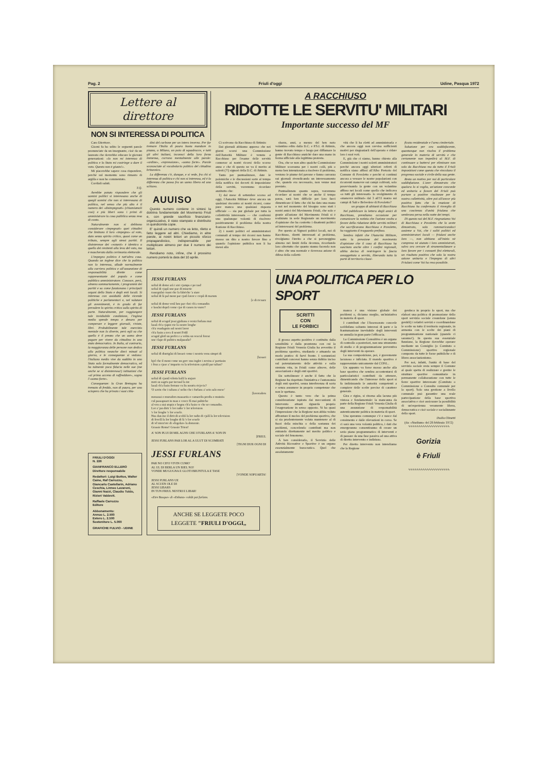Pag. 2 Friuli d'oggi Udine, Pasqua 1972
Lettere al direttore
NON SI INTERESSA DI POLITICA
A RACCHIUSO
RIDOTTE LE SERVITU' MILITARI
Importante successo del MF
Caro Direttore.
Giorni fa ho udito le seguenti parole pronunciate da un insegnante, cioè da un laureato che dovrebbe educare le giovani generazioni: «Io non mi interesso di politica e lo Stato mi costringe a dare il voto. Questo non è giusto!».
Mi piacerebbe sapere cosa rispondere, perchè sul momento sono rimasto di argilla e non ho commentato.
Cordiali saluti.
T.Q.
Avrebbe potuto rispondere che gli uomini politici si interessano anche di quegli uomini che non si interessano di politica, nel senso che più alto è il numero dei «disimpegnati» (chiamiamoli così) e più liberi sono i primi di amministrare la cosa pubblica senza resa di conto.
Naturalmente non si debbono considerare «impegnati» quei cittadini che limitano il loro «impegno» al voto, dato senza spirito critico, quasi come un tributo, sempre agli stessi partiti. Il disinteresse dei «votanti» è identico a quello dei renitenti alla leva del voto, ma è mascherato dalla cerimonia elettorale.
L'impegno politico è tutt'altra cosa. Quando un inglese dice che la politica non lo interessa, allude normalmente alla carriera politica e all'assunzione di responsabilità dirette come rappresentante del popolo e come pubblico amministratore. Conosce, però, almeno sommariamente, i programmi dei partiti e sa come funzionano i principali organi dello Stato e degli enti locali. Si interessa con assiduità delle vicende politiche e parlamentari e, nel valutare gli avvenimenti, è in grado di far prevalere lo spirito critico sullo spirito di parte. Naturalmente, per raggiungere tale invidiabile condizione, l'inglese medio spende tempo e denaro per comperare e leggere giornali, riviste, libri. Probabilmente tale esercizio mentale non lo diverte, però egli sa che quello è il prezzo che un uomo deve pagare per vivere da cittadino in uno stato democratico. In Italia, al contrario, la maggioranza delle persone non dedica alla politica neanche dieci minuti al giorno, e le conseguenze si vedono: l'italiano medio vive da suddito in uno Stato solo formalmente democratico, ed ha talmente poca fiducia nelle sue (me anche se si disinteressa!) istituzioni che «al primo acceno di raffreddore», sogna l'«uomo forte».
Conseguenze: la Gran Bretagna ha tremato di freddo, non di paura, per uno sciopero che ha privato i suoi citta-
dini del carbone per un intero inverno. Per far tremare l'Italia di paura basta mandare in piazza, a Milano, un paio di squadracce, e tutti gli altri italiani, inconsci della loro forza immensa, corrono mentalmente alle parole: «ordine», «repressione», «uomo forte». Parole sconosciute al vocabolario politico del cittadino britannico.
La differenza c'è, dunque, e si vede, fra chi si interessa di politica e chi non si interessa, ed è la differenza che passa fra un uomo libero ed uno schiavo.
AUUISO
Questo numero contiene in sintesi la dottrina fondamentale del Movimento Friuli e, con grande sacrificio finanziario-organizzativo, è stato stampato e distribuito in quindicimila copie.
E' quindi un numero che va letto, riletto e fatto leggere ad altri. Chiediamo, in altre parole, ai nostri lettori un piccolo sforzo propagandistico, indispensabile per moltiplicare almeno per due il numero dei lettori.
Rendiamo noto, infine, che il prossimo numero porterà la data del 10 aprile.
Ci scrivono da Racchiuso di Attimis:
Dai giornali abbiamo appreso che nei giorni scorsi una Commissione dell'Autorità Militare è venuta a Racchiuso per l'esame delle servitù connesse ai nostri ricorsi dello scorso anno e che di questo ne va il merito ai solerti (?!) signori della D.C. di Attimis.
Tanto per puntualizzare, date le polemiche e le discussioni sorte al tempo della notifica dei decreti di imposizione della servitù, vorremmo ricordare anzitutto che:
1) dal mese di settembre scorso ad oggi, l'Autorità Militare deve ancora un qualsiasi riscontro ai nostri ricorsi, come pure manca una qualsiasi risposta ufficiale — sia pur globale per tutta la collettività interessata — che confermi una qualunque volontà di risolvere positivamente il problema della nostra frazione di Racchiuso.
2) i nostri politici ed amministratori comunali al tempo dei ricorsi non hanno mosso un dito a nostro favore fino a quando l'opinione pubblica non li ha messi alla
sbarra, anzi, a mezzo del ben noto volantino edito dalla D.C. e P.S.I. di Attimis, hanno trovato tempo e luogo per diffamare la gente di Racchiuso anzichè dare una mano in forma ufficiale alla legittima protesta.
Ora, che se non altro qualche Commissione Militare scorrazza per i nostri colli, più o meno ben intenzionata a risolvere il problema, vestono le piume del pavone e fanno carrozza sui giornali rivendicando un interessamento che, quando era necessario, non venne mai prestato.
Puntualizzato quanto sopra, vorremmo ricordare ai nostri che se anche il tempo passa, sarà ben difficile per loro farci dimenticare il fatto che chi ha dato una mano a noi nel momento del bisogno sono stati i nostri amici del Movimento Friuli, che solo e grazie all'azione del Movimento Friuli si è realizzato in sede Regionale un movimento d'opinione che ha costretto i disattenti politici ad interessarsi del problema.
Per questo ai Signori politici locali, noi di Racchiuso, diretti interessati al problema, rivolgiamo l'invito a che si pavoneggino almeno nei limiti della decenza, ricordando loro oltretutto che quanto stanno facendo non è altro che una normale e doverosa azione di difesa della colletti-
vità che li ha eletti ad amministrarla e che ancora oggi non ravvisa sufficienti motivi per ringraziarli dell'operato e ridare loro i suoi voti.
E, già che ci siamo, hanno chiesto alla Commissione i nostri solerti amministratori perchè ancora oggi ulteriori referti di notifica siano affissi all'Albo Pretorio del Comune di Povoletto e perchè si continui ancora a vessare le nostre popolazioni con ricorrenti manovre sui campi coltivati, solo preavvisando la gente con un volantino affisso nei locali come quello che indicava «a tutti gli interessati» lo svolgimento di «manovre militari» dal 3 all'11 marzo sui campi di Salt e Belvedere di Povoletto?
un gruppo di abitanti di Racchiuso
Nel pubblicare la lettera degli amici di Racchiuso, prendiamo occasione per comunicare la notizia che l'azione svolta a favore della riduzione delle servitù militari che sacrificavano Racchiuso e Povoletto, ha raggiunto il traguardo prefisso.
Sembra infatti che l'Autorità Militare, sotto la pressione del movimento d'opinione che il caso di Racchiuso ha suscitato anche oltre i confini regionali, abbia deciso di restringere la fascia assoggettata a servitù, liberando tutta la parte di territorio classi-
ficata residenziale e l'area cimiteriale.
Soluzione per ora soddisfacente, quantunque non risolva il problema generale in materia di servitù e che certamente non impedirà al M.F. di continuare a battersi per eliminare non solo da Racchiuso ma da tutto il Friuli imposizioni come questa che vincolano il progresso sociale e civile della sua gente.
Resta un motivo per noi di particolare soddisfazione. L'aver dimostrato che qualora lo si voglia, un'azione concorde ed unitaria a favore del Friuli può portare a positive risultanze per la nostra collettività, oltre poi all'ancor più positivo fatto che la reazione di Racchiuso ha confermato il risveglio di una coscienza d'unità friulana che sembrava persa nella notte dei tempi.
Di questo noi del M.F. ringraziamo Voi di Racchiuso e Povoletto che lo avete dimostrato, solo rammaricandoci assieme a Voi, che i soliti politici ed amministratori locali — friulani anche loro —, non abbiano all'inizio nè compreso nè aiutato i loro amministrati, salvo ora cercare di strumentalizzare a loro favore per i consueti fini elettorali, un risultato positivo che solo la vostra azione unitaria e l'impegno di altri Friulani come Voi ha reso possibile.
JESSI FURLANS
uelial di dome arà i siei cjamps e po tasê
uelial di cjapâ une pae di miserie
rassegnâsi cuant che la fabriche 'a siare
uelial di là pal mont par cjatâ lavor e crepâ di marum
[e di ricuarz
uelial di dome votâ ben par chei ch'a comandin
e lassâsi doprâ come cjar di canon in vuere?
JESSI FURLANS
uelial di scugnî jessi gjulians o veniz furlans mai
lassâ ch'a cjapin vie la nestre lenghe
ch'a vuadagnin sul nestri lavor
ch'a fasin a tocs il nestri Friûl
scugnî glotî un prefet e a voltis un vescul forest
une clape di pulitics malpassûz?
JESSI FURLANS
uelial dì distrigâsi di bessoi come i nestris vons simpri di
[bessoi
bjel che il mont come un gorc nus inglot i zovins a' partissin
i fruz a cjase a' imparin cu la television a piulâ par talian?
JESSI FURLANS
uelial dì cjantâ vilotis balâ la stajare
meti su sagris par incussî la int
lassâ ch'a fasin fortune cu lis nestris ricjecis?
'O savin che i talians a' uelin che i furlans a' sein salz onesc'
[lavoradors
menauai o muradors massariis o camarelis predis o muiniis
cul passapuart in man e cence fâ mai pulitiche
al ven a stai stupiz e bogns ch'a fasin ce che ur comandin.
Lor a' jan dirit 'e lor radio 'e lor television
'e lor lenghe 'e lor scuele.
Nus dan mo il dirit di scoltâ la lor radio di cjalâ la lor television
di fevelâ la lor lenghe di là 'e lor scuele
di vê miez'ore di «fogolar» la domenie.
Grassie Rome! Grassie Triest!
A' SON PLUI DI MIL AGNS CHE I FURLANS A' SON IN
[FRIUL
JESSI FURLANS PAR LOR AL A ULUT DI SCOMBATI
[TIGNI DUR OGNI DI
JESSI FURLANS
PAR NO CH'O VIVIN CUMO'
AL UL DI BERLA UN BJEL NO!
VONDE MUGUGNA E GLOTI BRUNTULA E TASE
[VONDE SOPUARTA!
JESSI FURLANS UE
AL SCUEN OLE DI
JESSI LIBARS
IN TUN FRIUL NESTRI E LIBAR!
«Etre Basque» di «Enbata» voltât pai furlans.
ANCHE SE LEGGETE POCO
LEGGETE "FRIULI D'OGGI,,
FRIULI D'OGGI
N. 226
GIANFRANCO ELLERO
Direttore responsabile
Redattori: Luigi Bottos, Walter Caine, Raf Carrozzo, Giancarlo Castellarin, Adriano Ceschia, Linneo Lavaroni, Gianni Nazzi, Claudio Toldo, Rizieri Valdevit.
Raffaele Carrozzo
Editore
Abbonamento:
Annuo L. 2.500
Estero L. 2.500
Sostenitore L. 5.000
GRAFICHE FULVIO - UDINE
UNA POLITICA PER LO SPORT
SCRITTI
CON
LE FORBICI
Il grosso aspetto positivo è costituito dalla sensibilità e dalla prontezza con cui la Regione Friuli Venezia Giulia ha avvertito il problema sportivo, studiando e attuando un modo pratico di farvi fronte. I sostanziosi contributi concessi hanno senza dubbio inciso sul potenziamento delle attività e sulla stentata vita, in Friuli come altrove, delle associazioni e degli enti sportivi.
Da sottolineare è anche il fatto che la Regione ha rispettato l'iniziativa e l'autonomia degli enti sportivi, senza interferenza di sorta e senza assumere in proprio competenze che non le spettano.
Questo è tanto vero che la prima considerazione ispirata dai meccanismi di intervento attuati riguarda proprio l'esagerazione in senso opposto. Si ha quasi l'impressione che la Regione non abbia voluto affrontare il nucleo del problema sportivo, che si sia prudentemente voluta mantenere al di fuori della mischia o della sostanza dei problemi, concedendo contributi ma non entrando direttamente nel merito politico e sociale del fenomeno.
A ben considerarlo, il Servizio delle Attività Ricreative e Sportive è un organo essenzialmente burocratico. Quel che assolutamente
manca è una visione globale dei problemi o, diciamo meglio, un'iniziativa in materia di sport.
I contributi che l'Assessorato concede soddisfano soltanto interessi di parte e la frantumazione inevitabile degli interventi ne annulla in gran parte l'efficacia.
La Commissione Consultiva è un organo di controllo a posteriori, non uno strumento di studio e di programmazione preventiva degli interventi da operare.
La sua composizione, poi, è gravemente lacunosa e inficiata. Il mondo sportivo è rappresentato unicamente dal CONI...
Un appunto va forse mosso anche alla base sportiva che sembra accontentarsi di particolaristici contributi da ottenere, dimenticando che l'interesse dello sport si fa indirizzando le autorità competenti a compiere delle scelte precise di carattere generale.
Gira e rigira, si ritorna alla lacuna più vistosa e fondamentale: la mancanza da parte della Regione Friuli Venezia Giulia di una assunzione di responsabilità autenticamente politica in materia di sport.
Una speranza comunque c'è e nasce dal censimento e dalle rilevazioni in corso. Se ci sarà una vera volontà politica, i dati che emergeranno consentiranno di creare un serio piano programmatico di interventi e di passare da una fase passiva ad una attiva di diretto intervento e indirizzo.
Per diretto intervento non intendiamo che la Regione
gestisca in proprio lo sport, ma che elabori una politica di promozione dello sport servizio sociale creandone (senza gestirli) i relativi servizi e coordinandone le scelte su tutto il territorio regionale, in armonia con le scelte dei piani di programmazione nazionale (quando ci saranno!). In questa sua essenziale funzione, la Regione dovrebbe operare mediante un Consiglio (o Comitato o Commissione) sportivo regionale composto da tutte le forze pubbliche e di libero associazionismo.
Per noi, infatti, l'unità di base del servizio sociale resta sempre il Comune al quale spetta di realizzare e gestire le strutture sportive comunitarie in permanente collaborazione con tutte le forze sportive interessate (Comitato o Commissione o Consulta comunale per lo sport). Solo una gestione a livello comunale può garantire una reale partecipazione della base sportiva associativa e cioè assicurare la possibilità di un'esperienza veramente libera, democratica e cioè sociale e socializzante dello sport.
Duilio Olmetti
(da: «Stadium» del 26 febbraio 1972)
∿∿∿∿∿∿∿∿∿∿∿∿∿∿∿∿∿∿∿∿
Gorizia
è Friuli
∿∿∿∿∿∿∿∿∿∿∿∿∿∿∿∿∿∿∿∿